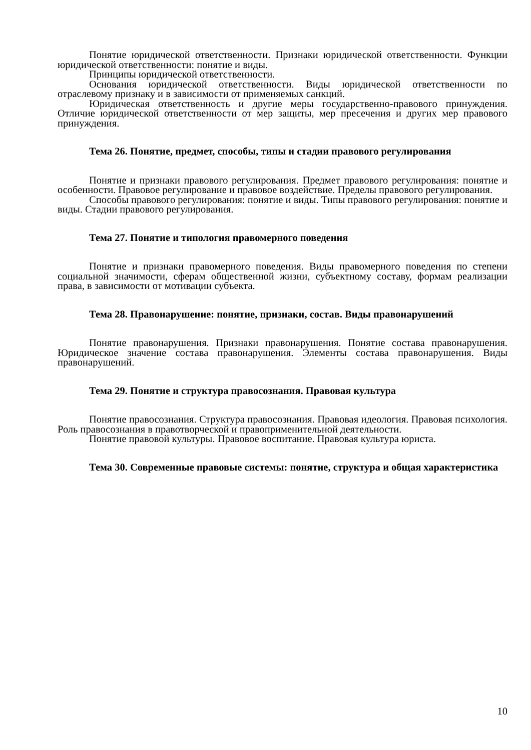Понятие юридической ответственности. Признаки юридической ответственности. Функции юридической ответственности: понятие и виды.
Принципы юридической ответственности.
Основания юридической ответственности. Виды юридической ответственности по отраслевому признаку и в зависимости от применяемых санкций.
Юридическая ответственность и другие меры государственно-правового принуждения. Отличие юридической ответственности от мер защиты, мер пресечения и других мер правового принуждения.
Тема 26. Понятие, предмет, способы, типы и стадии правового регулирования
Понятие и признаки правового регулирования. Предмет правового регулирования: понятие и особенности. Правовое регулирование и правовое воздействие. Пределы правового регулирования.
Способы правового регулирования: понятие и виды. Типы правового регулирования: понятие и виды. Стадии правового регулирования.
Тема 27. Понятие и типология правомерного поведения
Понятие и признаки правомерного поведения. Виды правомерного поведения по степени социальной значимости, сферам общественной жизни, субъектному составу, формам реализации права, в зависимости от мотивации субъекта.
Тема 28. Правонарушение: понятие, признаки, состав. Виды правонарушений
Понятие правонарушения. Признаки правонарушения. Понятие состава правонарушения. Юридическое значение состава правонарушения. Элементы состава правонарушения. Виды правонарушений.
Тема 29. Понятие и структура правосознания. Правовая культура
Понятие правосознания. Структура правосознания. Правовая идеология. Правовая психология. Роль правосознания в правотворческой и правоприменительной деятельности.
Понятие правовой культуры. Правовое воспитание. Правовая культура юриста.
Тема 30. Современные правовые системы: понятие, структура и общая характеристика
10